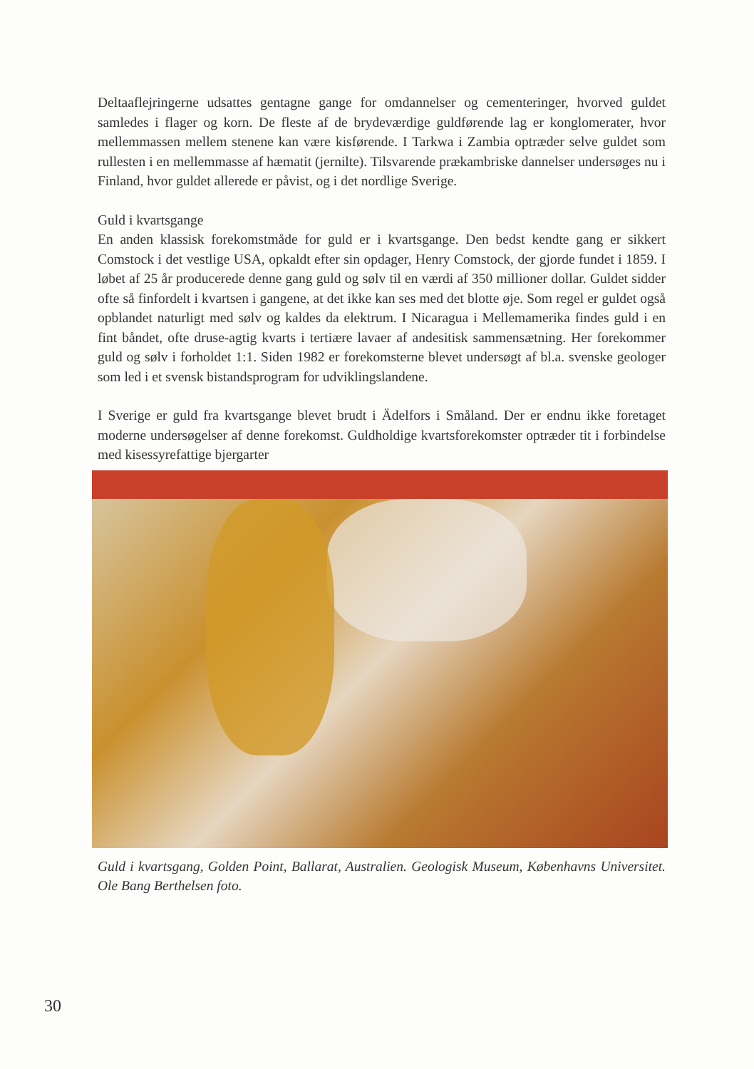Deltaaflejringerne udsattes gentagne gange for omdannelser og cementeringer, hvorved guldet samledes i flager og korn. De fleste af de brydeværdige guld­førende lag er konglomerater, hvor mellemmassen mellem stenene kan være kisførende. I Tarkwa i Zambia optræder selve guldet som rullesten i en mellem­masse af hæmatit (jernilte). Tilsvarende prækambriske dannelser undersøges nu i Finland, hvor guldet allerede er påvist, og i det nordlige Sverige.
Guld i kvartsgange
En anden klassisk forekomstmåde for guld er i kvartsgange. Den bedst kendte gang er sikkert Comstock i det vestlige USA, opkaldt efter sin opdager, Henry Comstock, der gjorde fundet i 1859. I løbet af 25 år producerede denne gang guld og sølv til en værdi af 350 millioner dollar. Guldet sidder ofte så finfor­delt i kvartsen i gangene, at det ikke kan ses med det blotte øje. Som regel er guldet også opblandet naturligt med sølv og kaldes da elektrum. I Nicaragua i Mellemamerika findes guld i en fint båndet, ofte druse-agtig kvarts i tertiære lavaer af andesitisk sammensætning. Her forekommer guld og sølv i forholdet 1:1. Siden 1982 er forekomsterne blevet undersøgt af bl.a. svenske geologer som led i et svensk bistandsprogram for udviklingslandene.
I Sverige er guld fra kvartsgange blevet brudt i Ädelfors i Småland. Der er end­nu ikke foretaget moderne undersøgelser af denne forekomst. Guldholdige kvartsforekomster optræder tit i forbindelse med kisessyrefattige bjergarter
Guld i kvartsgang, Golden Point, Ballarat, Australien. Geologisk Museum, Kø­benhavns Universitet. Ole Bang Berthelsen foto.
30